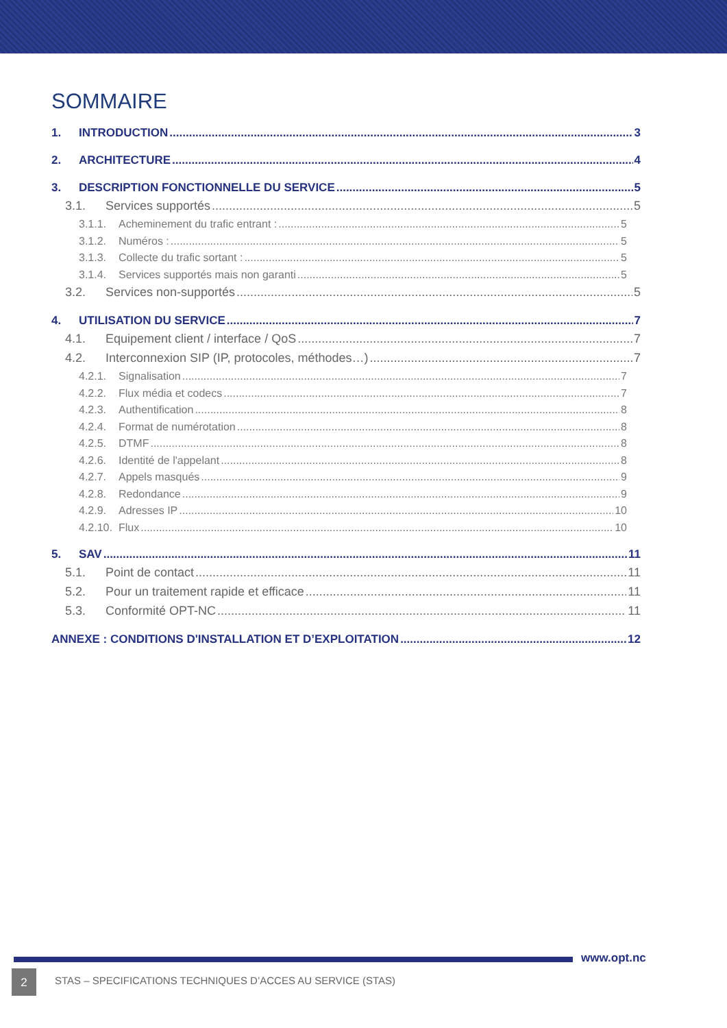SOMMAIRE
1. INTRODUCTION 3
2. ARCHITECTURE 4
3. DESCRIPTION FONCTIONNELLE DU SERVICE 5
3.1. Services supportés 5
3.1.1. Acheminement du trafic entrant : 5
3.1.2. Numéros : 5
3.1.3. Collecte du trafic sortant : 5
3.1.4. Services supportés mais non garanti 5
3.2. Services non-supportés 5
4. UTILISATION DU SERVICE 7
4.1. Equipement client / interface / QoS 7
4.2. Interconnexion SIP (IP, protocoles, méthodes…) 7
4.2.1. Signalisation 7
4.2.2. Flux média et codecs 7
4.2.3. Authentification 8
4.2.4. Format de numérotation 8
4.2.5. DTMF 8
4.2.6. Identité de l'appelant 8
4.2.7. Appels masqués 9
4.2.8. Redondance 9
4.2.9. Adresses IP 10
4.2.10. Flux 10
5. SAV 11
5.1. Point de contact 11
5.2. Pour un traitement rapide et efficace 11
5.3. Conformité OPT-NC 11
ANNEXE : CONDITIONS D'INSTALLATION ET D’EXPLOITATION 12
www.opt.nc
2
STAS – SPECIFICATIONS TECHNIQUES D’ACCES AU SERVICE (STAS)